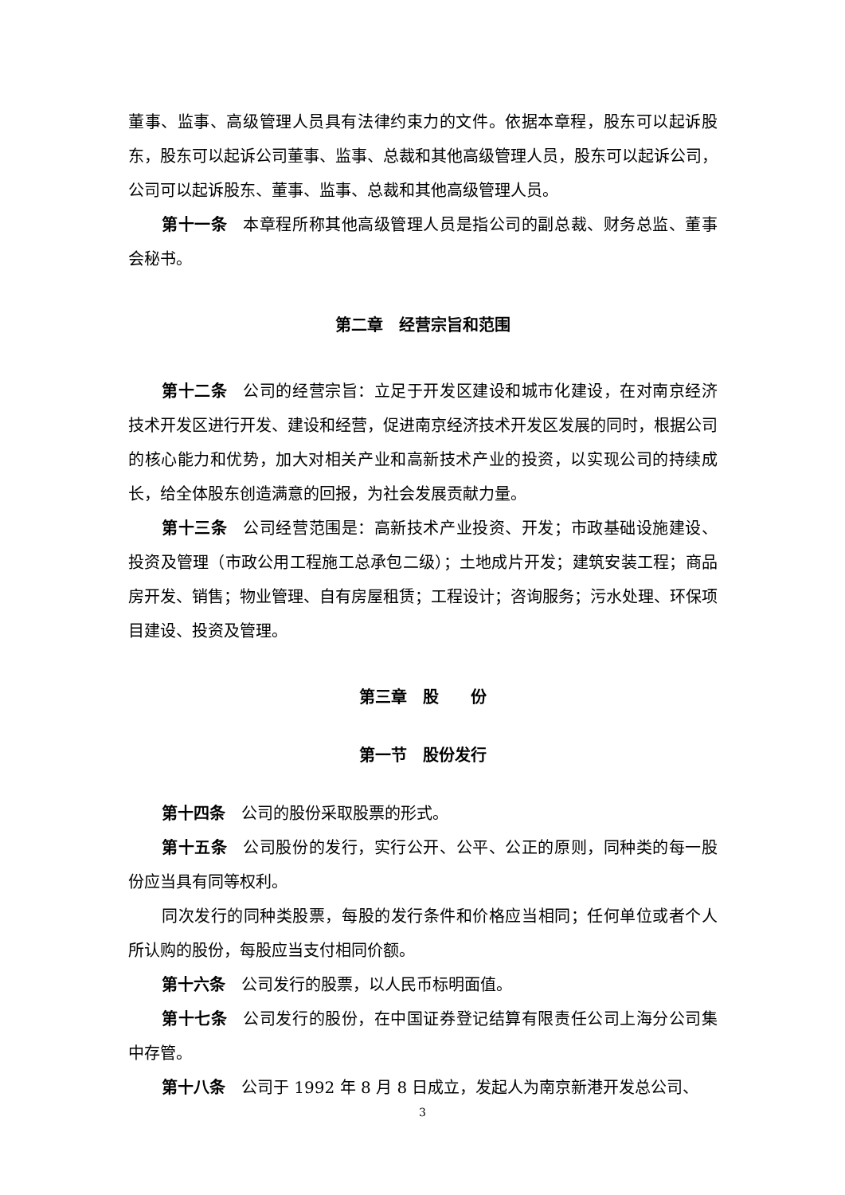董事、监事、高级管理人员具有法律约束力的文件。依据本章程，股东可以起诉股东，股东可以起诉公司董事、监事、总裁和其他高级管理人员，股东可以起诉公司，公司可以起诉股东、董事、监事、总裁和其他高级管理人员。
第十一条 本章程所称其他高级管理人员是指公司的副总裁、财务总监、董事会秘书。
第二章　经营宗旨和范围
第十二条 公司的经营宗旨：立足于开发区建设和城市化建设，在对南京经济技术开发区进行开发、建设和经营，促进南京经济技术开发区发展的同时，根据公司的核心能力和优势，加大对相关产业和高新技术产业的投资，以实现公司的持续成长，给全体股东创造满意的回报，为社会发展贡献力量。
第十三条 公司经营范围是：高新技术产业投资、开发；市政基础设施建设、投资及管理（市政公用工程施工总承包二级）；土地成片开发；建筑安装工程；商品房开发、销售；物业管理、自有房屋租赁；工程设计；咨询服务；污水处理、环保项目建设、投资及管理。
第三章　股　　份
第一节　股份发行
第十四条 公司的股份采取股票的形式。
第十五条 公司股份的发行，实行公开、公平、公正的原则，同种类的每一股份应当具有同等权利。
同次发行的同种类股票，每股的发行条件和价格应当相同；任何单位或者个人所认购的股份，每股应当支付相同价额。
第十六条 公司发行的股票，以人民币标明面值。
第十七条 公司发行的股份，在中国证券登记结算有限责任公司上海分公司集中存管。
第十八条 公司于 1992 年 8 月 8 日成立，发起人为南京新港开发总公司、
3